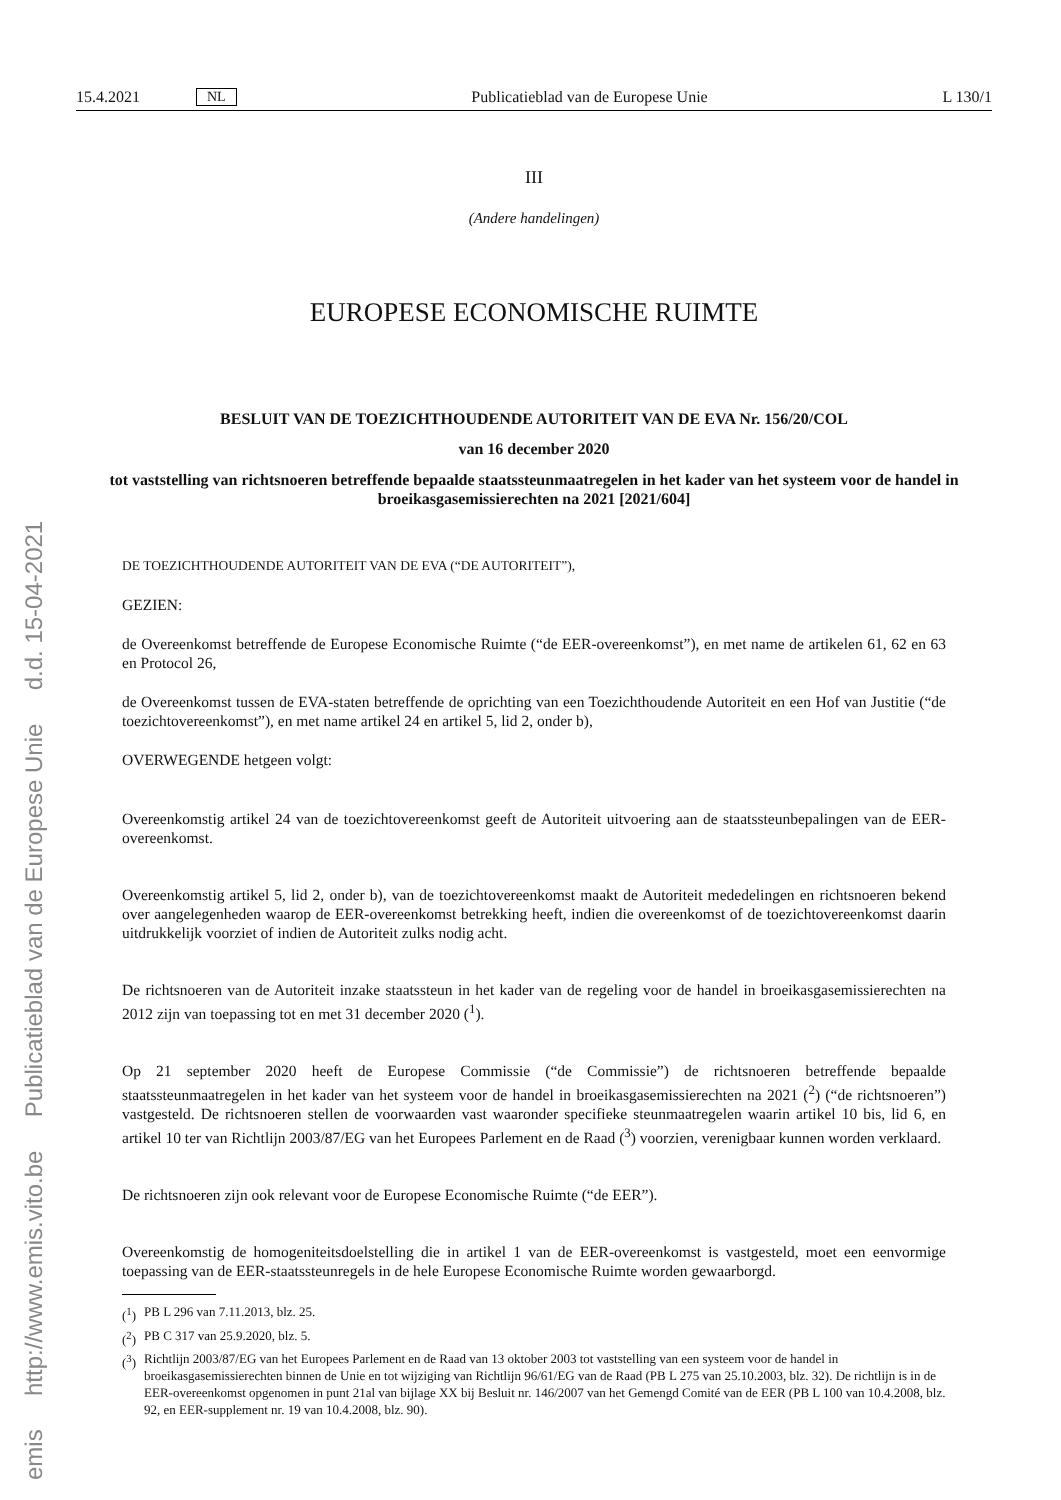emis http://www.emis.vito.be Publicatieblad van de Europese Unie d.d. 15-04-2021
15.4.2021 NL Publicatieblad van de Europese Unie L 130/1
III
(Andere handelingen)
EUROPESE ECONOMISCHE RUIMTE
BESLUIT VAN DE TOEZICHTHOUDENDE AUTORITEIT VAN DE EVA Nr. 156/20/COL
van 16 december 2020
tot vaststelling van richtsnoeren betreffende bepaalde staatssteunmaatregelen in het kader van het systeem voor de handel in broeikasgasemissierechten na 2021 [2021/604]
DE TOEZICHTHOUDENDE AUTORITEIT VAN DE EVA (“DE AUTORITEIT”),
GEZIEN:
de Overeenkomst betreffende de Europese Economische Ruimte (“de EER-overeenkomst”), en met name de artikelen 61, 62 en 63 en Protocol 26,
de Overeenkomst tussen de EVA-staten betreffende de oprichting van een Toezichthoudende Autoriteit en een Hof van Justitie (“de toezichtovereenkomst”), en met name artikel 24 en artikel 5, lid 2, onder b),
OVERWEGENDE hetgeen volgt:
Overeenkomstig artikel 24 van de toezichtovereenkomst geeft de Autoriteit uitvoering aan de staatssteunbepalingen van de EER-overeenkomst.
Overeenkomstig artikel 5, lid 2, onder b), van de toezichtovereenkomst maakt de Autoriteit mededelingen en richtsnoeren bekend over aangelegenheden waarop de EER-overeenkomst betrekking heeft, indien die overeenkomst of de toezichtovereenkomst daarin uitdrukkelijk voorziet of indien de Autoriteit zulks nodig acht.
De richtsnoeren van de Autoriteit inzake staatssteun in het kader van de regeling voor de handel in broeikasgasemissierechten na 2012 zijn van toepassing tot en met 31 december 2020 (<sup>1</sup>).
Op 21 september 2020 heeft de Europese Commissie (“de Commissie”) de richtsnoeren betreffende bepaalde staatssteunmaatregelen in het kader van het systeem voor de handel in broeikasgasemissierechten na 2021 (<sup>2</sup>) (“de richtsnoeren”) vastgesteld. De richtsnoeren stellen de voorwaarden vast waaronder specifieke steunmaatregelen waarin artikel 10 bis, lid 6, en artikel 10 ter van Richtlijn 2003/87/EG van het Europees Parlement en de Raad (<sup>3</sup>) voorzien, verenigbaar kunnen worden verklaard.
De richtsnoeren zijn ook relevant voor de Europese Economische Ruimte (“de EER”).
Overeenkomstig de homogeniteitsdoelstelling die in artikel 1 van de EER-overeenkomst is vastgesteld, moet een eenvormige toepassing van de EER-staatssteunregels in de hele Europese Economische Ruimte worden gewaarborgd.
(<sup>1</sup>)
PB L 296 van 7.11.2013, blz. 25.
(<sup>2</sup>)
PB C 317 van 25.9.2020, blz. 5.
(<sup>3</sup>)
Richtlijn 2003/87/EG van het Europees Parlement en de Raad van 13 oktober 2003 tot vaststelling van een systeem voor de handel in broeikasgasemissierechten binnen de Unie en tot wijziging van Richtlijn 96/61/EG van de Raad (PB L 275 van 25.10.2003, blz. 32). De richtlijn is in de EER-overeenkomst opgenomen in punt 21al van bijlage XX bij Besluit nr. 146/2007 van het Gemengd Comité van de EER (PB L 100 van 10.4.2008, blz. 92, en EER-supplement nr. 19 van 10.4.2008, blz. 90).